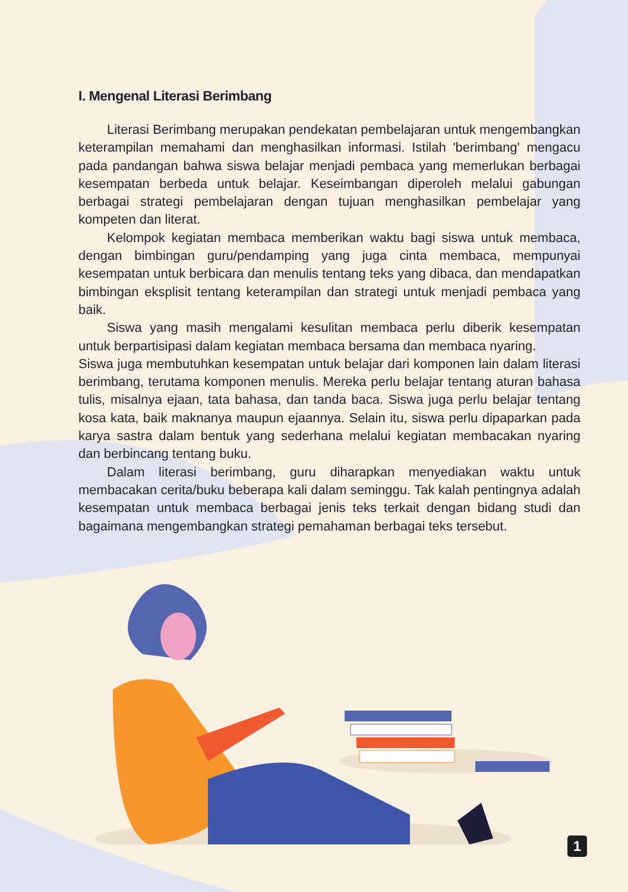I. Mengenal Literasi Berimbang
Literasi Berimbang merupakan pendekatan pembelajaran untuk mengembangkan keterampilan memahami dan menghasilkan informasi. Istilah 'berimbang' mengacu pada pandangan bahwa siswa belajar menjadi pembaca yang memerlukan berbagai kesempatan berbeda untuk belajar. Keseimbangan diperoleh melalui gabungan berbagai strategi pembelajaran dengan tujuan menghasilkan pembelajar yang kompeten dan literat.
Kelompok kegiatan membaca memberikan waktu bagi siswa untuk membaca, dengan bimbingan guru/pendamping yang juga cinta membaca, mempunyai kesempatan untuk berbicara dan menulis tentang teks yang dibaca, dan mendapatkan bimbingan eksplisit tentang keterampilan dan strategi untuk menjadi pembaca yang baik.
Siswa yang masih mengalami kesulitan membaca perlu diberik kesempatan untuk berpartisipasi dalam kegiatan membaca bersama dan membaca nyaring.
Siswa juga membutuhkan kesempatan untuk belajar dari komponen lain dalam literasi berimbang, terutama komponen menulis. Mereka perlu belajar tentang aturan bahasa tulis, misalnya ejaan, tata bahasa, dan tanda baca. Siswa juga perlu belajar tentang kosa kata, baik maknanya maupun ejaannya. Selain itu, siswa perlu dipaparkan pada karya sastra dalam bentuk yang sederhana melalui kegiatan membacakan nyaring dan berbincang tentang buku.
Dalam literasi berimbang, guru diharapkan menyediakan waktu untuk membacakan cerita/buku beberapa kali dalam seminggu. Tak kalah pentingnya adalah kesempatan untuk membaca berbagai jenis teks terkait dengan bidang studi dan bagaimana mengembangkan strategi pemahaman berbagai teks tersebut.
1